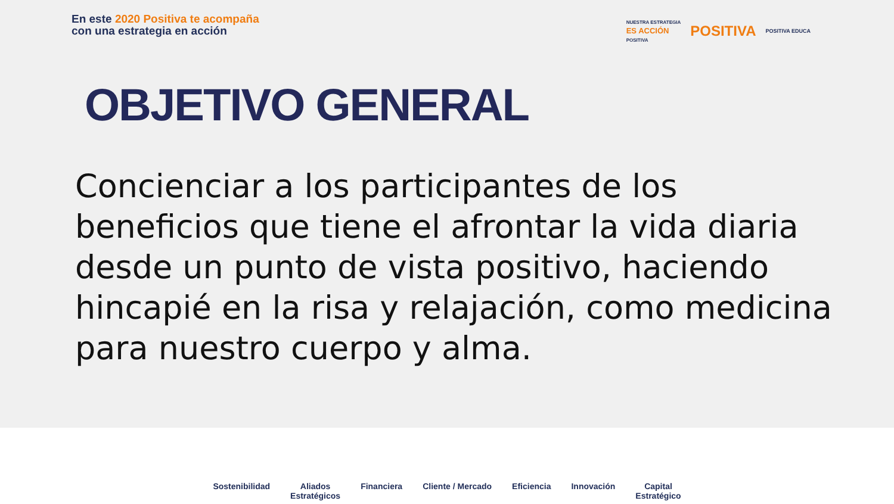En este 2020 Positiva te acompaña
con una estrategia en acción
NUESTRA ESTRATEGIA
ES ACCIÓN
POSITIVA
POSITIVA
POSITIVA EDUCA
OBJETIVO GENERAL
Concienciar a los participantes de los beneficios que tiene el afrontar la vida diaria desde un punto de vista positivo, haciendo hincapié en la risa y relajación, como medicina para nuestro cuerpo y alma.
Sostenibilidad Aliados
Estratégicos
Financiera Cliente / Mercado Eficiencia Innovación Capital
Estratégico